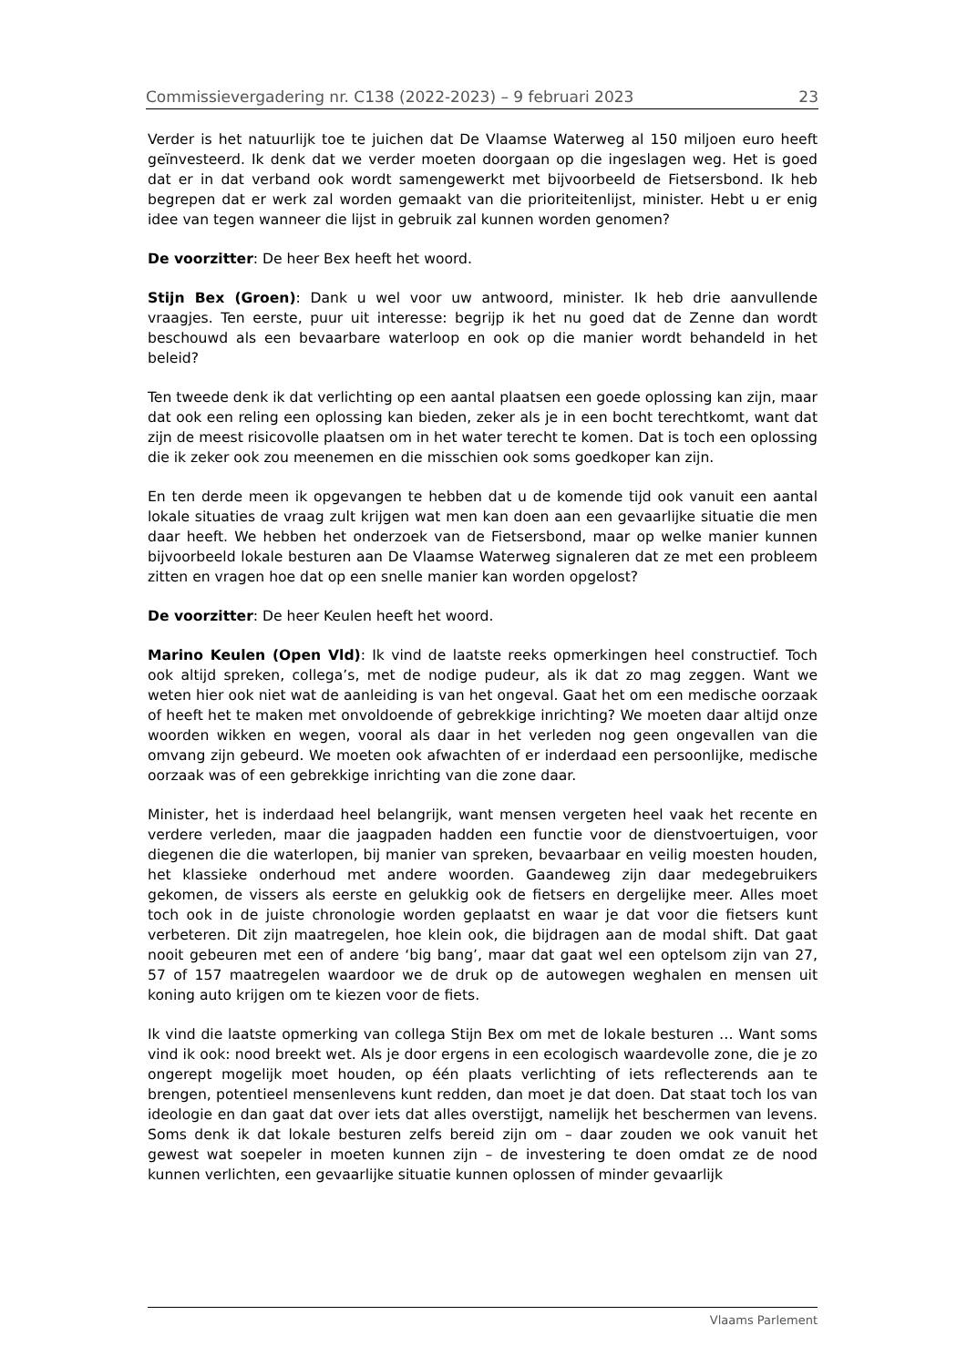Commissievergadering nr. C138 (2022-2023) – 9 februari 2023 23
Verder is het natuurlijk toe te juichen dat De Vlaamse Waterweg al 150 miljoen euro heeft geïnvesteerd. Ik denk dat we verder moeten doorgaan op die ingeslagen weg. Het is goed dat er in dat verband ook wordt samengewerkt met bijvoorbeeld de Fietsersbond. Ik heb begrepen dat er werk zal worden gemaakt van die prioriteitenlijst, minister. Hebt u er enig idee van tegen wanneer die lijst in gebruik zal kunnen worden genomen?
De voorzitter: De heer Bex heeft het woord.
Stijn Bex (Groen): Dank u wel voor uw antwoord, minister. Ik heb drie aanvullende vraagjes. Ten eerste, puur uit interesse: begrijp ik het nu goed dat de Zenne dan wordt beschouwd als een bevaarbare waterloop en ook op die manier wordt behandeld in het beleid?
Ten tweede denk ik dat verlichting op een aantal plaatsen een goede oplossing kan zijn, maar dat ook een reling een oplossing kan bieden, zeker als je in een bocht terechtkomt, want dat zijn de meest risicovolle plaatsen om in het water terecht te komen. Dat is toch een oplossing die ik zeker ook zou meenemen en die misschien ook soms goedkoper kan zijn.
En ten derde meen ik opgevangen te hebben dat u de komende tijd ook vanuit een aantal lokale situaties de vraag zult krijgen wat men kan doen aan een gevaarlijke situatie die men daar heeft. We hebben het onderzoek van de Fietsersbond, maar op welke manier kunnen bijvoorbeeld lokale besturen aan De Vlaamse Waterweg signaleren dat ze met een probleem zitten en vragen hoe dat op een snelle manier kan worden opgelost?
De voorzitter: De heer Keulen heeft het woord.
Marino Keulen (Open Vld): Ik vind de laatste reeks opmerkingen heel constructief. Toch ook altijd spreken, collega’s, met de nodige pudeur, als ik dat zo mag zeggen. Want we weten hier ook niet wat de aanleiding is van het ongeval. Gaat het om een medische oorzaak of heeft het te maken met onvoldoende of gebrekkige inrichting? We moeten daar altijd onze woorden wikken en wegen, vooral als daar in het verleden nog geen ongevallen van die omvang zijn gebeurd. We moeten ook afwachten of er inderdaad een persoonlijke, medische oorzaak was of een gebrekkige inrichting van die zone daar.
Minister, het is inderdaad heel belangrijk, want mensen vergeten heel vaak het recente en verdere verleden, maar die jaagpaden hadden een functie voor de dienstvoertuigen, voor diegenen die die waterlopen, bij manier van spreken, bevaarbaar en veilig moesten houden, het klassieke onderhoud met andere woorden. Gaandeweg zijn daar medegebruikers gekomen, de vissers als eerste en gelukkig ook de fietsers en dergelijke meer. Alles moet toch ook in de juiste chronologie worden geplaatst en waar je dat voor die fietsers kunt verbeteren. Dit zijn maatregelen, hoe klein ook, die bijdragen aan de modal shift. Dat gaat nooit gebeuren met een of andere ‘big bang’, maar dat gaat wel een optelsom zijn van 27, 57 of 157 maatregelen waardoor we de druk op de autowegen weghalen en mensen uit koning auto krijgen om te kiezen voor de fiets.
Ik vind die laatste opmerking van collega Stijn Bex om met de lokale besturen … Want soms vind ik ook: nood breekt wet. Als je door ergens in een ecologisch waardevolle zone, die je zo ongerept mogelijk moet houden, op één plaats verlichting of iets reflecterends aan te brengen, potentieel mensenlevens kunt redden, dan moet je dat doen. Dat staat toch los van ideologie en dan gaat dat over iets dat alles overstijgt, namelijk het beschermen van levens. Soms denk ik dat lokale besturen zelfs bereid zijn om – daar zouden we ook vanuit het gewest wat soepeler in moeten kunnen zijn – de investering te doen omdat ze de nood kunnen verlichten, een gevaarlijke situatie kunnen oplossen of minder gevaarlijk
Vlaams Parlement